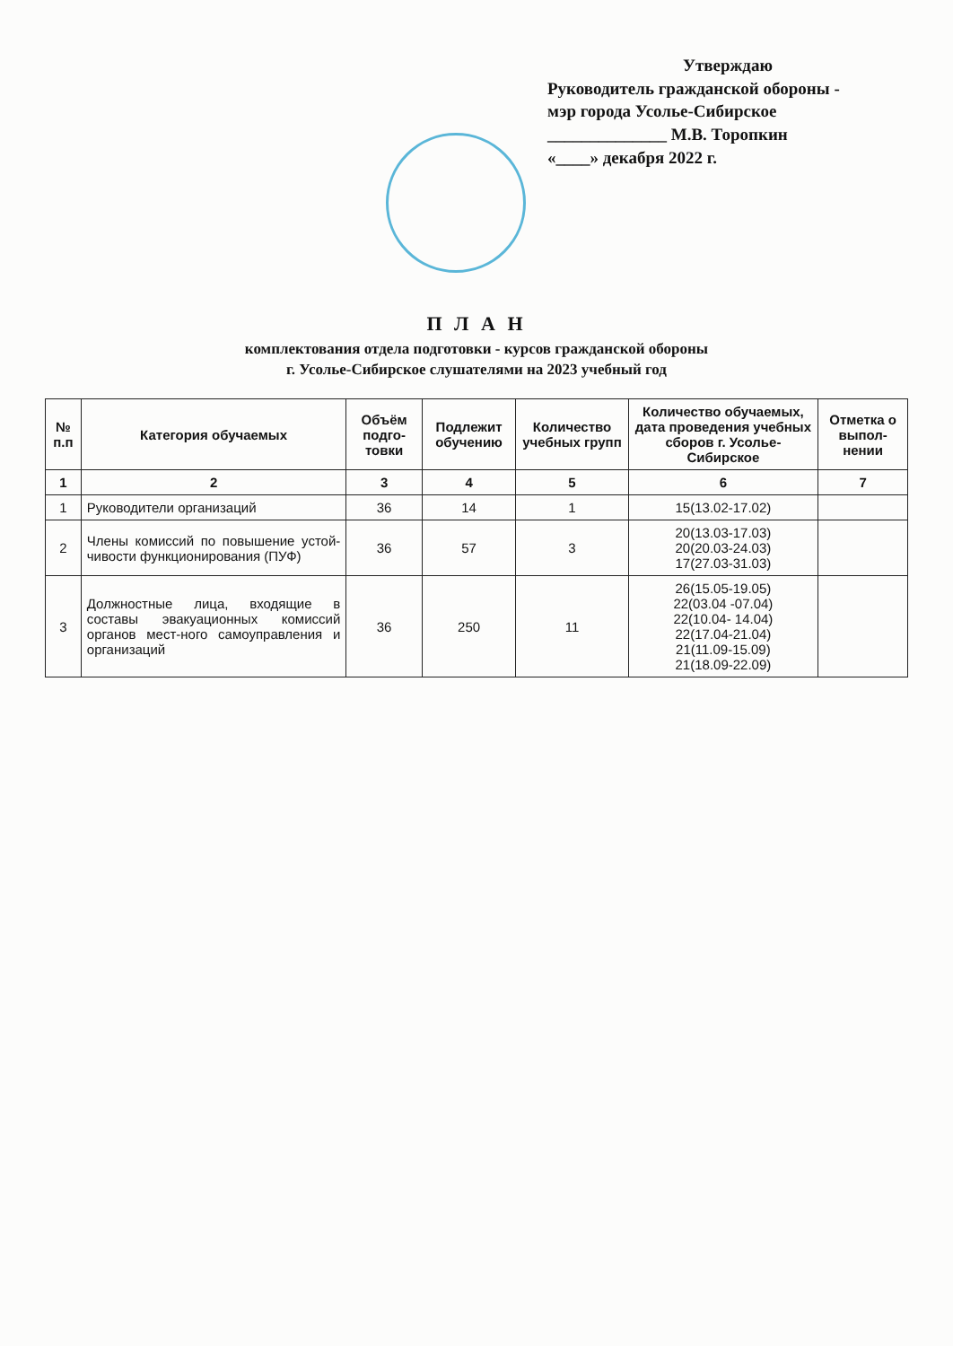Утверждаю
Руководитель гражданской обороны -
мэр города Усолье-Сибирское
______________ М.В. Торопкин
«____» декабря 2022 г.
П Л А Н
комплектования отдела подготовки - курсов гражданской обороны
г. Усолье-Сибирское слушателями на 2023 учебный год
| № п.п | Категория обучаемых | Объём подго-товки | Подлежит обучению | Количество учебных групп | Количество обучаемых, дата проведения учебных сборов г. Усолье-Сибирское | Отметка о выпол-нении |
| --- | --- | --- | --- | --- | --- | --- |
| 1 | 2 | 3 | 4 | 5 | 6 | 7 |
| 1 | Руководители организаций | 36 | 14 | 1 | 15(13.02-17.02) | |
| 2 | Члены комиссий по повышение устой-чивости функционирования (ПУФ) | 36 | 57 | 3 | 20(13.03-17.03) 20(20.03-24.03) 17(27.03-31.03) | |
| 3 | Должностные лица, входящие в составы эвакуационных комиссий органов мест-ного самоуправления и организаций | 36 | 250 | 11 | 26(15.05-19.05) 22(03.04 -07.04) 22(10.04- 14.04) 22(17.04-21.04) 21(11.09-15.09) 21(18.09-22.09) | |